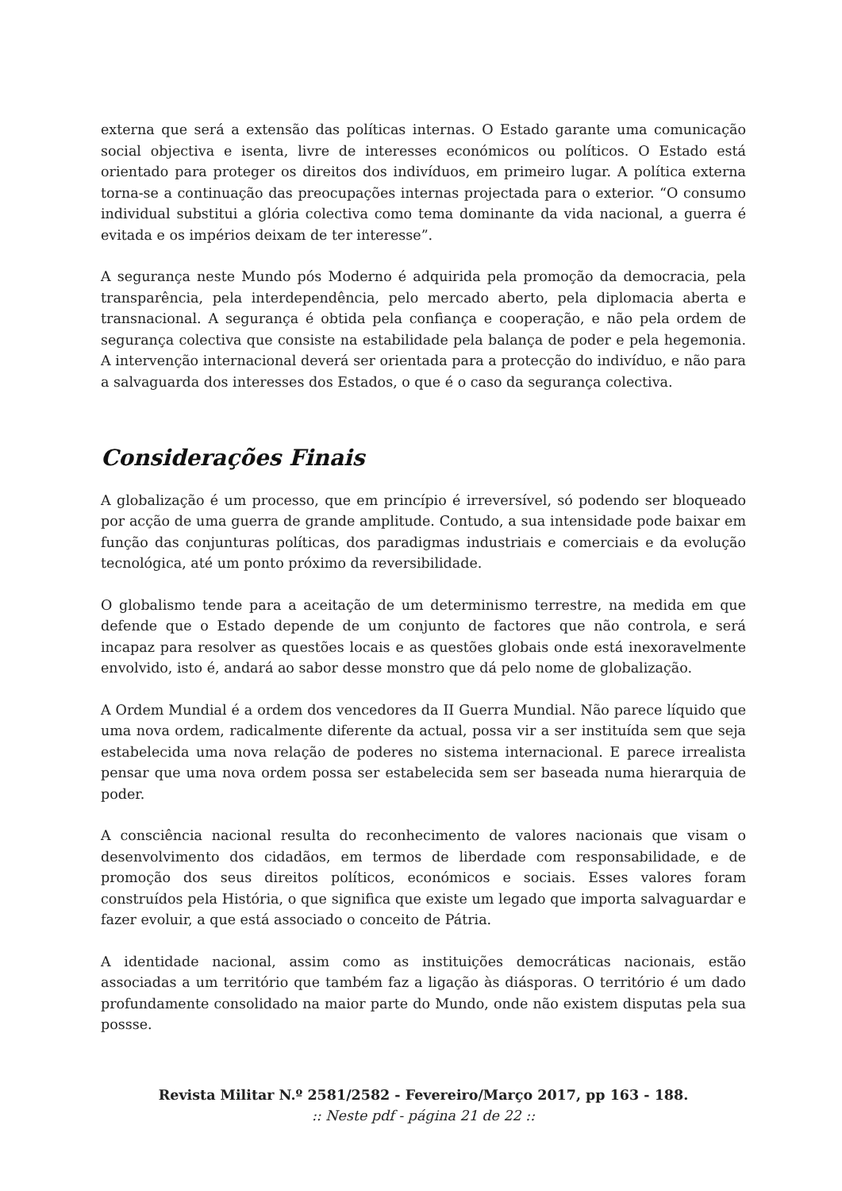externa que será a extensão das políticas internas. O Estado garante uma comunicação social objectiva e isenta, livre de interesses económicos ou políticos. O Estado está orientado para proteger os direitos dos indivíduos, em primeiro lugar. A política externa torna-se a continuação das preocupações internas projectada para o exterior. “O consumo individual substitui a glória colectiva como tema dominante da vida nacional, a guerra é evitada e os impérios deixam de ter interesse”.
A segurança neste Mundo pós Moderno é adquirida pela promoção da democracia, pela transparência, pela interdependência, pelo mercado aberto, pela diplomacia aberta e transnacional. A segurança é obtida pela confiança e cooperação, e não pela ordem de segurança colectiva que consiste na estabilidade pela balança de poder e pela hegemonia. A intervenção internacional deverá ser orientada para a protecção do indivíduo, e não para a salvaguarda dos interesses dos Estados, o que é o caso da segurança colectiva.
Considerações Finais
A globalização é um processo, que em princípio é irreversível, só podendo ser bloqueado por acção de uma guerra de grande amplitude. Contudo, a sua intensidade pode baixar em função das conjunturas políticas, dos paradigmas industriais e comerciais e da evolução tecnológica, até um ponto próximo da reversibilidade.
O globalismo tende para a aceitação de um determinismo terrestre, na medida em que defende que o Estado depende de um conjunto de factores que não controla, e será incapaz para resolver as questões locais e as questões globais onde está inexoravelmente envolvido, isto é, andará ao sabor desse monstro que dá pelo nome de globalização.
A Ordem Mundial é a ordem dos vencedores da II Guerra Mundial. Não parece líquido que uma nova ordem, radicalmente diferente da actual, possa vir a ser instituída sem que seja estabelecida uma nova relação de poderes no sistema internacional. E parece irrealista pensar que uma nova ordem possa ser estabelecida sem ser baseada numa hierarquia de poder.
A consciência nacional resulta do reconhecimento de valores nacionais que visam o desenvolvimento dos cidadãos, em termos de liberdade com responsabilidade, e de promoção dos seus direitos políticos, económicos e sociais. Esses valores foram construídos pela História, o que significa que existe um legado que importa salvaguardar e fazer evoluir, a que está associado o conceito de Pátria.
A identidade nacional, assim como as instituições democráticas nacionais, estão associadas a um território que também faz a ligação às diásporas. O território é um dado profundamente consolidado na maior parte do Mundo, onde não existem disputas pela sua possse.
Revista Militar N.º 2581/2582 - Fevereiro/Março 2017, pp 163 - 188.
:: Neste pdf - página 21 de 22 ::